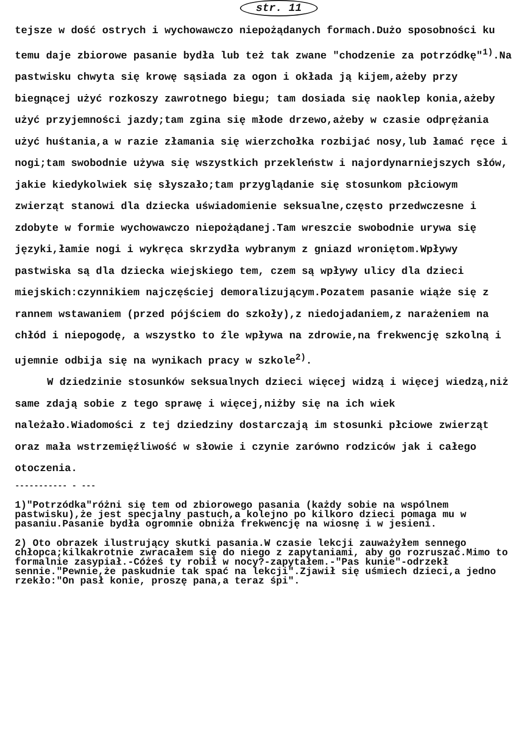str. 11
tejsze w dość ostrych i wychowawczo niepożądanych formach.Dużo sposobności ku temu daje zbiorowe pasanie bydła lub też tak zwane "chodzenie za potrzódkę"<sup>1)</sup>.Na pastwisku chwyta się krowę sąsiada za ogon i okłada ją kijem,ażeby przy biegnącej użyć rozkoszy zawrotnego biegu; tam dosiada się naoklep konia,ażeby użyć przyjemności jazdy;tam zgina się młode drzewo,ażeby w czasie odprężania użyć huśtania,a w razie złamania się wierzchołka rozbijać nosy,lub łamać ręce i nogi;tam swobodnie używa się wszystkich przekleństw i najordynarniejszych słów, jakie kiedykolwiek się słyszało;tam przyglądanie się stosunkom płciowym zwierząt stanowi dla dziecka uświadomienie seksualne,często przedwczesne i zdobyte w formie wychowawczo niepożądanej.Tam wreszcie swobodnie urywa się języki,łamie nogi i wykręca skrzydła wybranym z gniazd wroniętom.Wpływy pastwiska są dla dziecka wiejskiego tem, czem są wpływy ulicy dla dzieci miejskich:czynnikiem najczęściej demoralizującym.Pozatem pasanie wiąże się z rannem wstawaniem (przed pójściem do szkoły),z niedojadaniem,z narażeniem na chłód i niepogodę, a wszystko to źle wpływa na zdrowie,na frekwencję szkolną i ujemnie odbija się na wynikach pracy w szkole<sup>2)</sup>.
W dziedzinie stosunków seksualnych dzieci więcej widzą i więcej wiedzą,niż same zdają sobie z tego sprawę i więcej,niżby się na ich wiek należało.Wiadomości z tej dziedziny dostarczają im stosunki płciowe zwierząt oraz mała wstrzemięźliwość w słowie i czynie zarówno rodziców jak i całego otoczenia.
----------- - ---
1)"Potrzódka"różni się tem od zbiorowego pasania (każdy sobie na wspólnem pastwisku),że jest specjalny pastuch,a kolejno po kilkoro dzieci pomaga mu w pasaniu.Pasanie bydła ogromnie obniża frekwencję na wiosnę i w jesieni.
2) Oto obrazek ilustrujący skutki pasania.W czasie lekcji zauważyłem sennego chłopca;kilkakrotnie zwracałem się do niego z zapytaniami, aby go rozruszać.Mimo to formalnie zasypiał.-Cóżeś ty robił w nocy?-zapytałem.-"Pas kunie"-odrzekł sennie."Pewnie,że paskudnie tak spać na lekcji".Zjawił się uśmiech dzieci,a jedno rzekło:"On pasł konie, proszę pana,a teraz śpi".